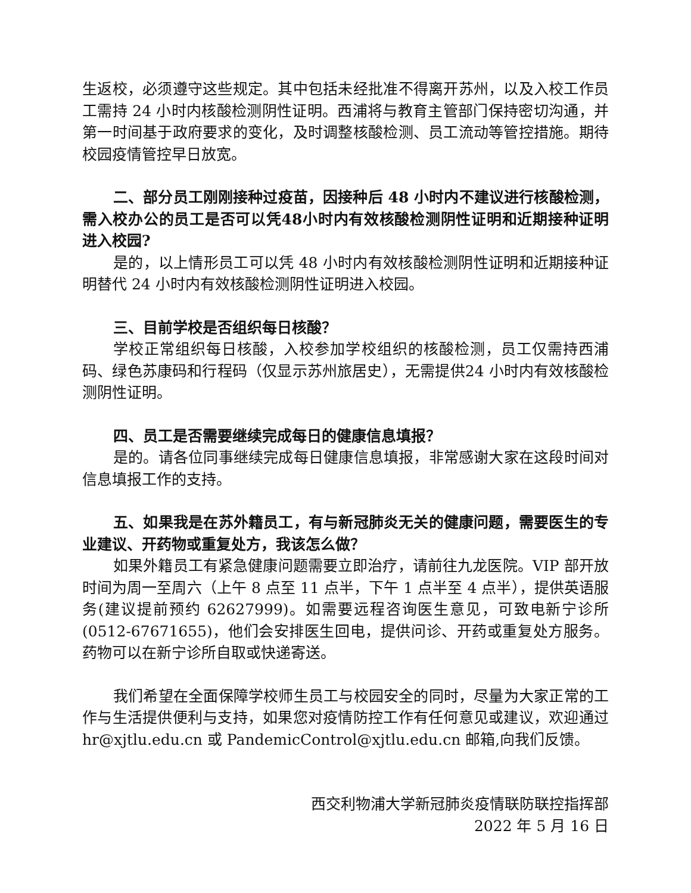生返校，必须遵守这些规定。其中包括未经批准不得离开苏州，以及入校工作员工需持 24 小时内核酸检测阴性证明。西浦将与教育主管部门保持密切沟通，并第一时间基于政府要求的变化，及时调整核酸检测、员工流动等管控措施。期待校园疫情管控早日放宽。
二、部分员工刚刚接种过疫苗，因接种后 48 小时内不建议进行核酸检测，需入校办公的员工是否可以凭48小时内有效核酸检测阴性证明和近期接种证明进入校园?
是的，以上情形员工可以凭 48 小时内有效核酸检测阴性证明和近期接种证明替代 24 小时内有效核酸检测阴性证明进入校园。
三、目前学校是否组织每日核酸？
学校正常组织每日核酸，入校参加学校组织的核酸检测，员工仅需持西浦码、绿色苏康码和行程码（仅显示苏州旅居史），无需提供24 小时内有效核酸检测阴性证明。
四、员工是否需要继续完成每日的健康信息填报？
是的。请各位同事继续完成每日健康信息填报，非常感谢大家在这段时间对信息填报工作的支持。
五、如果我是在苏外籍员工，有与新冠肺炎无关的健康问题，需要医生的专业建议、开药物或重复处方，我该怎么做？
如果外籍员工有紧急健康问题需要立即治疗，请前往九龙医院。VIP 部开放时间为周一至周六（上午 8 点至 11 点半，下午 1 点半至 4 点半），提供英语服务(建议提前预约 62627999)。如需要远程咨询医生意见，可致电新宁诊所(0512-67671655)，他们会安排医生回电，提供问诊、开药或重复处方服务。药物可以在新宁诊所自取或快递寄送。
我们希望在全面保障学校师生员工与校园安全的同时，尽量为大家正常的工作与生活提供便利与支持，如果您对疫情防控工作有任何意见或建议，欢迎通过 hr@xjtlu.edu.cn 或 PandemicControl@xjtlu.edu.cn 邮箱,向我们反馈。
西交利物浦大学新冠肺炎疫情联防联控指挥部
2022 年 5 月 16 日